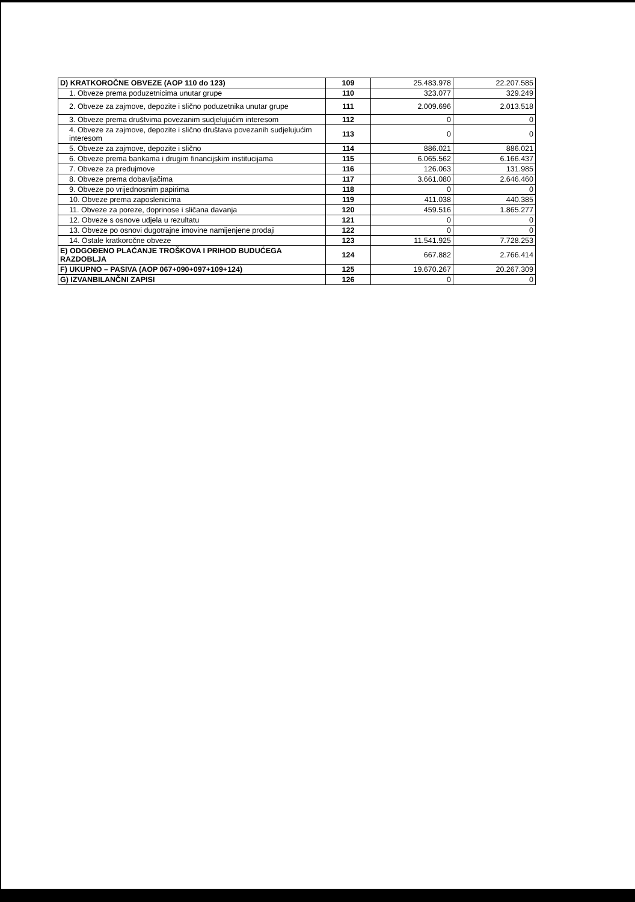| D) KRATKOROČNE OBVEZE (AOP 110 do 123) | 109 | 25.483.978 | 22.207.585 |
| 1. Obveze prema poduzetnicima unutar grupe | 110 | 323.077 | 329.249 |
| 2. Obveze za zajmove, depozite i slično poduzetnika unutar grupe | 111 | 2.009.696 | 2.013.518 |
| 3. Obveze prema društvima povezanim sudjelujućim interesom | 112 | 0 | 0 |
| 4. Obveze za zajmove, depozite i slično društava povezanih sudjelujućim interesom | 113 | 0 | 0 |
| 5. Obveze za zajmove, depozite i slično | 114 | 886.021 | 886.021 |
| 6. Obveze prema bankama i drugim financijskim institucijama | 115 | 6.065.562 | 6.166.437 |
| 7. Obveze za predujmove | 116 | 126.063 | 131.985 |
| 8. Obveze prema dobavljačima | 117 | 3.661.080 | 2.646.460 |
| 9. Obveze po vrijednosnim papirima | 118 | 0 | 0 |
| 10. Obveze prema zaposlenicima | 119 | 411.038 | 440.385 |
| 11. Obveze za poreze, doprinose i sličana davanja | 120 | 459.516 | 1.865.277 |
| 12. Obveze s osnove udjela u rezultatu | 121 | 0 | 0 |
| 13. Obveze po osnovi dugotrajne imovine namijenjene prodaji | 122 | 0 | 0 |
| 14. Ostale kratkoročne obveze | 123 | 11.541.925 | 7.728.253 |
| E) ODGOĐENO PLAĆANJE TROŠKOVA I PRIHOD BUDUĆEGA RAZDOBLJA | 124 | 667.882 | 2.766.414 |
| F) UKUPNO – PASIVA (AOP 067+090+097+109+124) | 125 | 19.670.267 | 20.267.309 |
| G) IZVANBILANČNI ZAPISI | 126 | 0 | 0 |